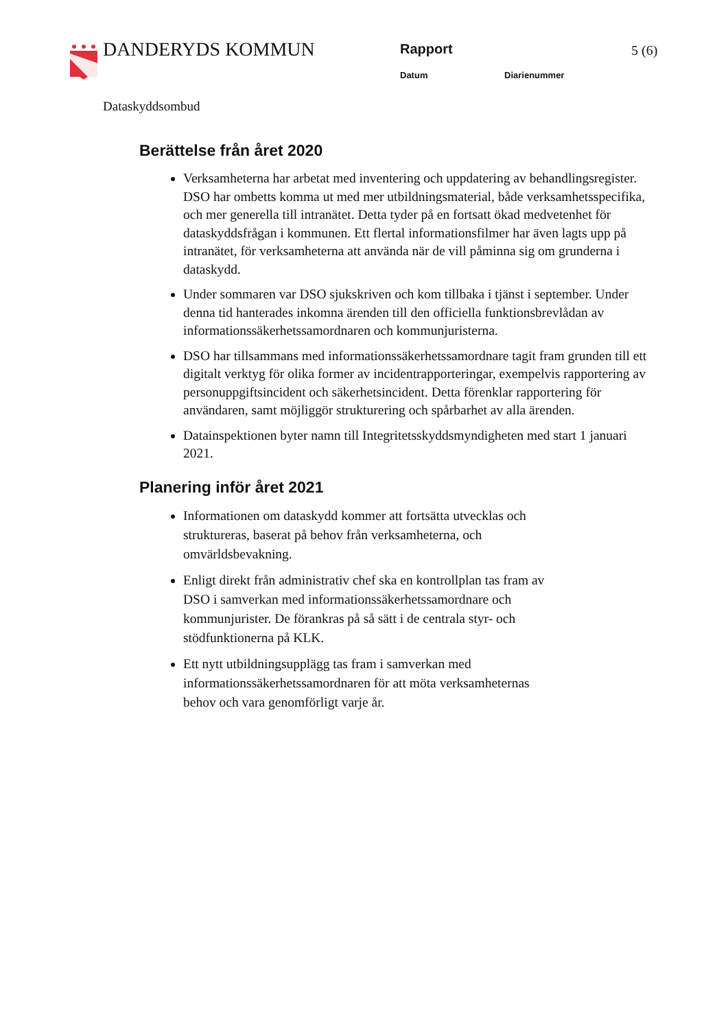DANDERYDS KOMMUN Rapport 5 (6)
Datum Diarienummer
Dataskyddsombud
Berättelse från året 2020
Verksamheterna har arbetat med inventering och uppdatering av behandlingsregister. DSO har ombetts komma ut med mer utbildningsmaterial, både verksamhetsspecifika, och mer generella till intranätet. Detta tyder på en fortsatt ökad medvetenhet för dataskyddsfrågan i kommunen. Ett flertal informationsfilmer har även lagts upp på intranätet, för verksamheterna att använda när de vill påminna sig om grunderna i dataskydd.
Under sommaren var DSO sjukskriven och kom tillbaka i tjänst i september. Under denna tid hanterades inkomna ärenden till den officiella funktionsbrevlådan av informationssäkerhetssamordnaren och kommunjuristerna.
DSO har tillsammans med informationssäkerhetssamordnare tagit fram grunden till ett digitalt verktyg för olika former av incidentrapporteringar, exempelvis rapportering av personuppgiftsincident och säkerhetsincident. Detta förenklar rapportering för användaren, samt möjliggör strukturering och spårbarhet av alla ärenden.
Datainspektionen byter namn till Integritetsskyddsmyndigheten med start 1 januari 2021.
Planering inför året 2021
Informationen om dataskydd kommer att fortsätta utvecklas och struktureras, baserat på behov från verksamheterna, och omvärldsbevakning.
Enligt direkt från administrativ chef ska en kontrollplan tas fram av DSO i samverkan med informationssäkerhetssamordnare och kommunjurister. De förankras på så sätt i de centrala styr- och stödfunktionerna på KLK.
Ett nytt utbildningsupplägg tas fram i samverkan med informationssäkerhetssamordnaren för att möta verksamheternas behov och vara genomförligt varje år.